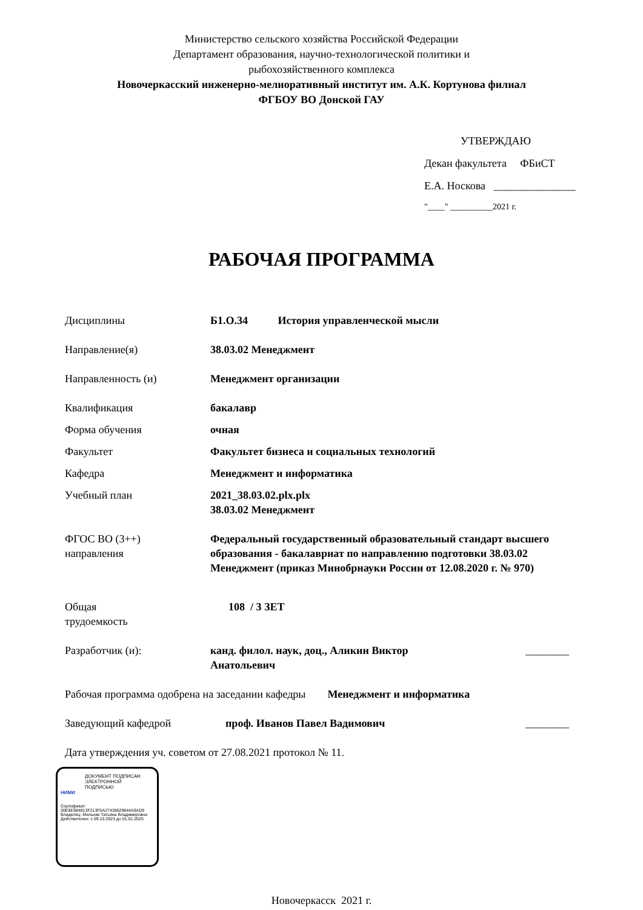Министерство сельского хозяйства Российской Федерации
Департамент образования, научно-технологической политики и
рыбохозяйственного комплекса
Новочеркасский инженерно-мелиоративный институт им. А.К. Кортунова филиал
ФГБОУ ВО Донской ГАУ
УТВЕРЖДАЮ
Декан факультета ФБиСТ
Е.А. Носкова _______________
"____" __________2021 г.
РАБОЧАЯ ПРОГРАММА
Дисциплины Б1.О.34 История управленческой мысли
Направление(я) 38.03.02 Менеджмент
Направленность (и) Менеджмент организации
Квалификация бакалавр
Форма обучения очная
Факультет Факультет бизнеса и социальных технологий
Кафедра Менеджмент и информатика
Учебный план 2021_38.03.02.plx.plx
38.03.02 Менеджмент
ФГОС ВО (3++)
направления
Федеральный государственный образовательный стандарт высшего образования - бакалавриат по направлению подготовки 38.03.02 Менеджмент (приказ Минобрнауки России от 12.08.2020 г. № 970)
Общая
трудоемкость
108 / 3 ЗЕТ
Разработчик (и): канд. филол. наук, доц., Аликин Виктор Анатольевич
________
Рабочая программа одобрена на заседании кафедры Менеджмент и информатика
Заведующий кафедрой проф. Иванов Павел Вадимович ________
Дата утверждения уч. советом от 27.08.2021 протокол № 11.
ДОКУМЕНТ ПОДПИСАН
ЭЛЕКТРОННОЙ
ПОДПИСЬЮ
НИМИ
Сертификат:
00E8E984813F213F5A27438629844A9AD9
Владелец: Мельник Татьяна Владимировна
Действителен: с 09.10.2023 до 01.01.2025
Новочеркасск 2021 г.